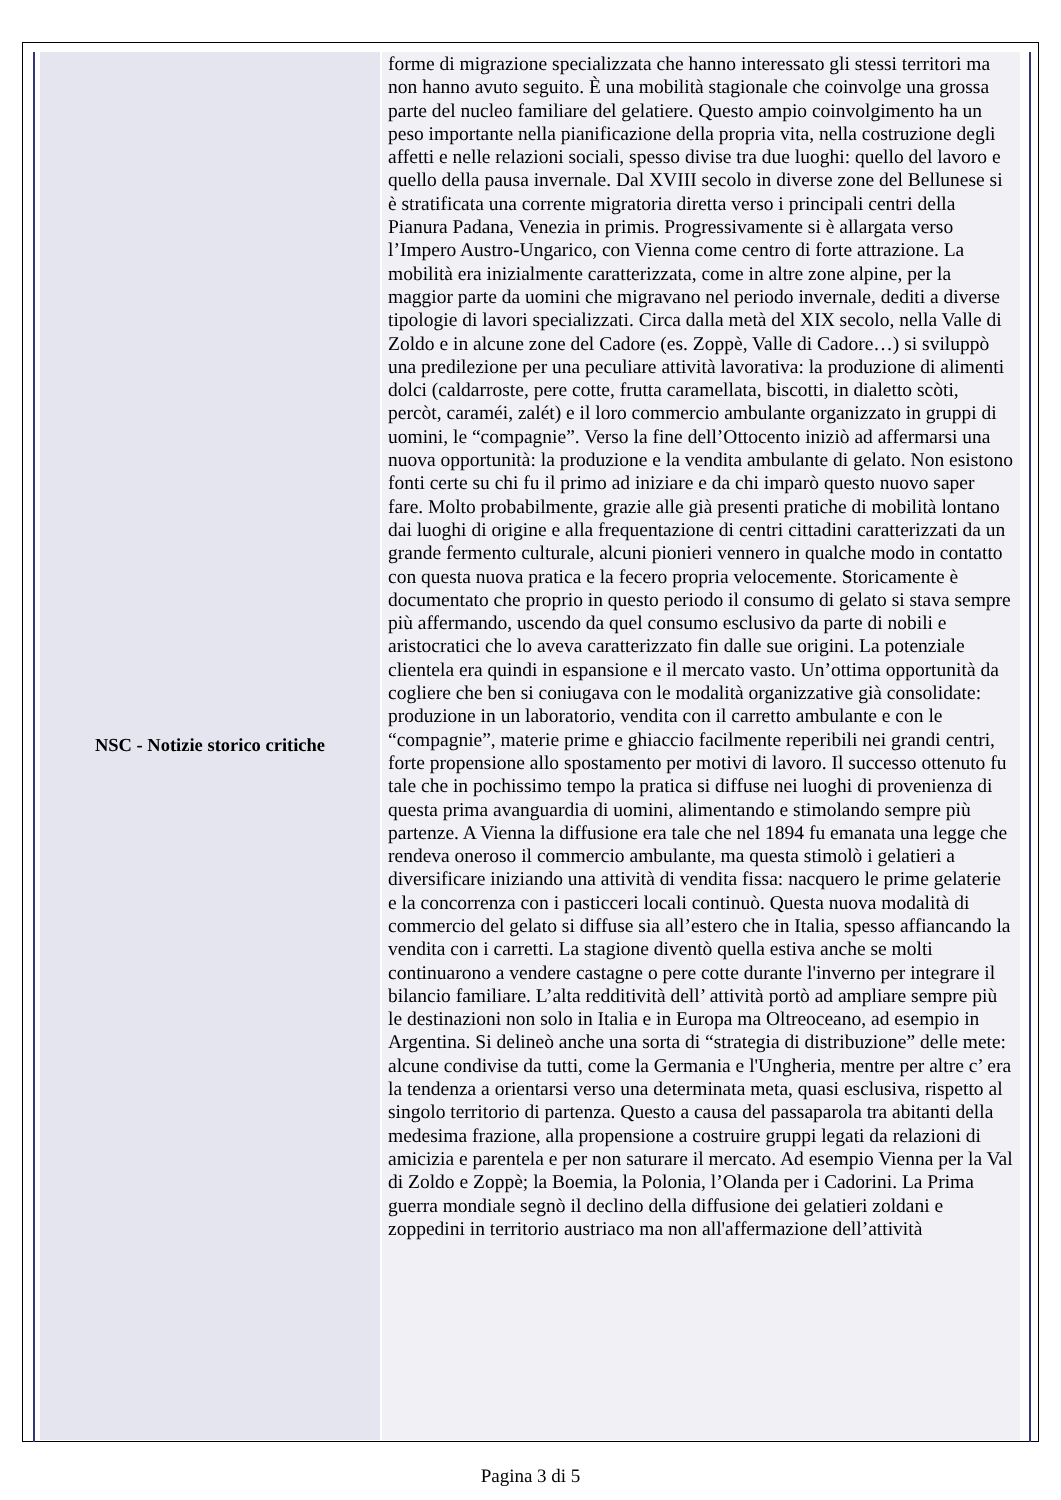| NSC - Notizie storico critiche | forme di migrazione specializzata che hanno interessato gli stessi territori ma non hanno avuto seguito. È una mobilità stagionale che coinvolge una grossa parte del nucleo familiare del gelatiere. Questo ampio coinvolgimento ha un peso importante nella pianificazione della propria vita, nella costruzione degli affetti e nelle relazioni sociali, spesso divise tra due luoghi: quello del lavoro e quello della pausa invernale. Dal XVIII secolo in diverse zone del Bellunese si è stratificata una corrente migratoria diretta verso i principali centri della Pianura Padana, Venezia in primis. Progressivamente si è allargata verso l’Impero Austro-Ungarico, con Vienna come centro di forte attrazione. La mobilità era inizialmente caratterizzata, come in altre zone alpine, per la maggior parte da uomini che migravano nel periodo invernale, dediti a diverse tipologie di lavori specializzati. Circa dalla metà del XIX secolo, nella Valle di Zoldo e in alcune zone del Cadore (es. Zoppè, Valle di Cadore…) si sviluppò una predilezione per una peculiare attività lavorativa: la produzione di alimenti dolci (caldarroste, pere cotte, frutta caramellata, biscotti, in dialetto scòti, percòt, caraméi, zalét) e il loro commercio ambulante organizzato in gruppi di uomini, le “compagnie”. Verso la fine dell’Ottocento iniziò ad affermarsi una nuova opportunità: la produzione e la vendita ambulante di gelato. Non esistono fonti certe su chi fu il primo ad iniziare e da chi imparò questo nuovo saper fare. Molto probabilmente, grazie alle già presenti pratiche di mobilità lontano dai luoghi di origine e alla frequentazione di centri cittadini caratterizzati da un grande fermento culturale, alcuni pionieri vennero in qualche modo in contatto con questa nuova pratica e la fecero propria velocemente. Storicamente è documentato che proprio in questo periodo il consumo di gelato si stava sempre più affermando, uscendo da quel consumo esclusivo da parte di nobili e aristocratici che lo aveva caratterizzato fin dalle sue origini. La potenziale clientela era quindi in espansione e il mercato vasto. Un’ottima opportunità da cogliere che ben si coniugava con le modalità organizzative già consolidate: produzione in un laboratorio, vendita con il carretto ambulante e con le “compagnie”, materie prime e ghiaccio facilmente reperibili nei grandi centri, forte propensione allo spostamento per motivi di lavoro. Il successo ottenuto fu tale che in pochissimo tempo la pratica si diffuse nei luoghi di provenienza di questa prima avanguardia di uomini, alimentando e stimolando sempre più partenze. A Vienna la diffusione era tale che nel 1894 fu emanata una legge che rendeva oneroso il commercio ambulante, ma questa stimolò i gelatieri a diversificare iniziando una attività di vendita fissa: nacquero le prime gelaterie e la concorrenza con i pasticceri locali continuò. Questa nuova modalità di commercio del gelato si diffuse sia all’estero che in Italia, spesso affiancando la vendita con i carretti. La stagione diventò quella estiva anche se molti continuarono a vendere castagne o pere cotte durante l'inverno per integrare il bilancio familiare. L’alta redditività dell’ attività portò ad ampliare sempre più le destinazioni non solo in Italia e in Europa ma Oltreoceano, ad esempio in Argentina. Si delineò anche una sorta di “strategia di distribuzione” delle mete: alcune condivise da tutti, come la Germania e l'Ungheria, mentre per altre c’ era la tendenza a orientarsi verso una determinata meta, quasi esclusiva, rispetto al singolo territorio di partenza. Questo a causa del passaparola tra abitanti della medesima frazione, alla propensione a costruire gruppi legati da relazioni di amicizia e parentela e per non saturare il mercato. Ad esempio Vienna per la Val di Zoldo e Zoppè; la Boemia, la Polonia, l’Olanda per i Cadorini. La Prima guerra mondiale segnò il declino della diffusione dei gelatieri zoldani e zoppedini in territorio austriaco ma non all'affermazione dell’attività |
Pagina 3 di 5